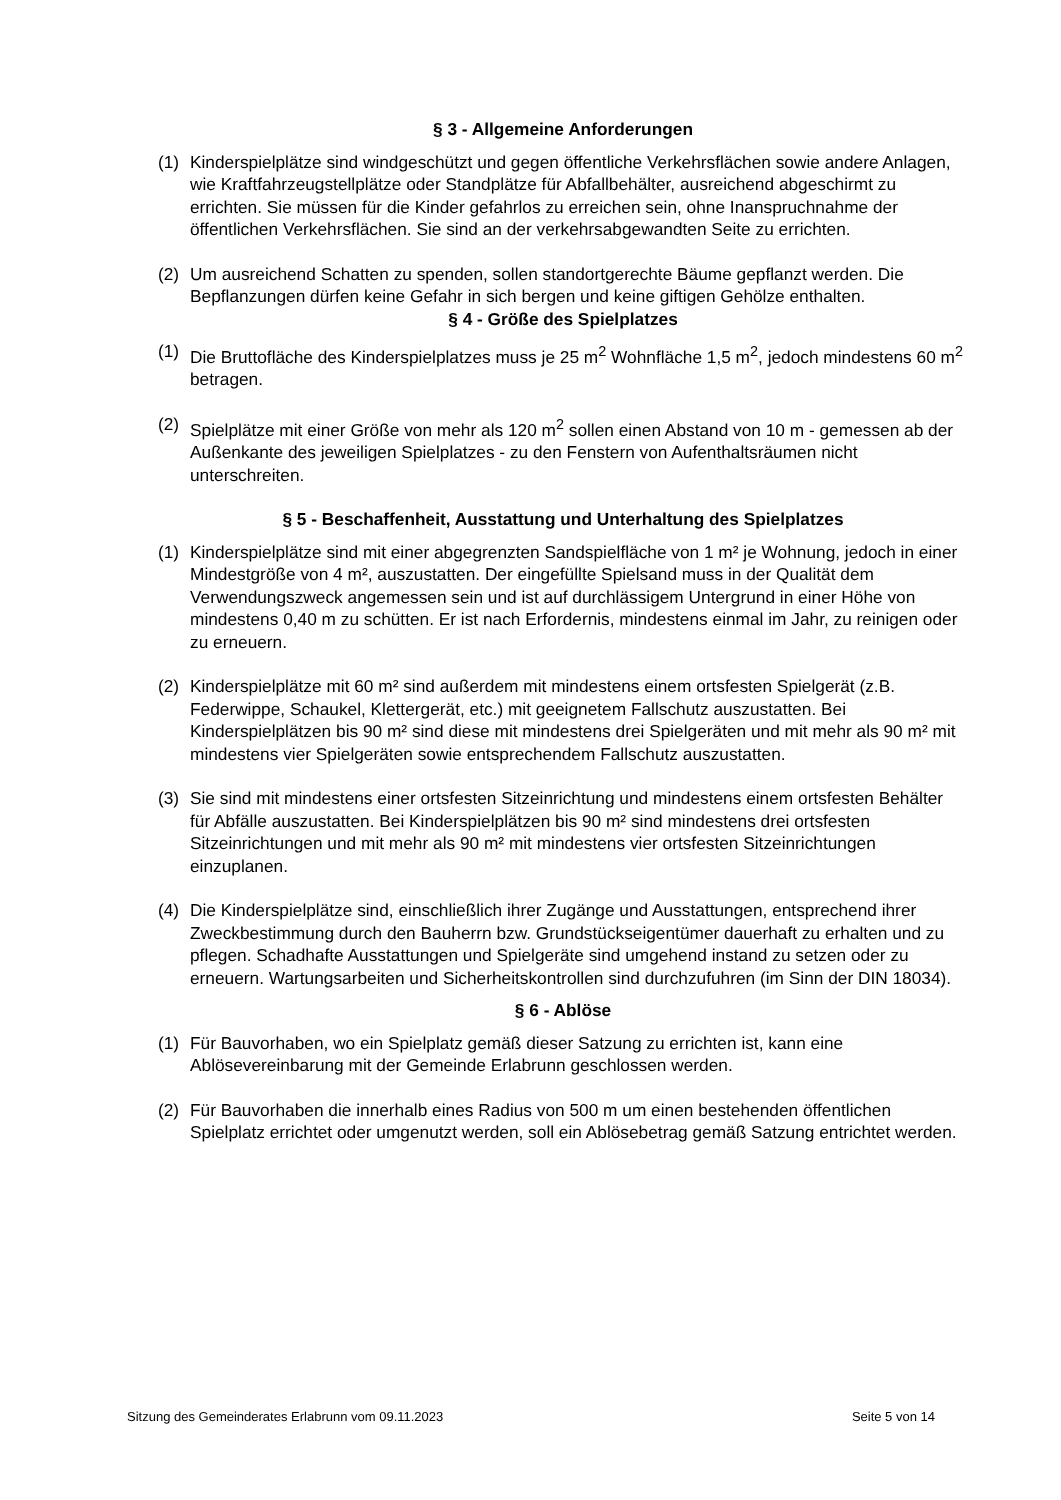§ 3 - Allgemeine Anforderungen
(1) Kinderspielplätze sind windgeschützt und gegen öffentliche Verkehrsflächen sowie andere Anlagen, wie Kraftfahrzeugstellplätze oder Standplätze für Abfallbehälter, ausreichend abgeschirmt zu errichten. Sie müssen für die Kinder gefahrlos zu erreichen sein, ohne Inanspruchnahme der öffentlichen Verkehrsflächen. Sie sind an der verkehrsabgewandten Seite zu errichten.
(2) Um ausreichend Schatten zu spenden, sollen standortgerechte Bäume gepflanzt werden. Die Bepflanzungen dürfen keine Gefahr in sich bergen und keine giftigen Gehölze enthalten.
§ 4 - Größe des Spielplatzes
(1) Die Bruttofläche des Kinderspielplatzes muss je 25 m<sup>2</sup> Wohnfläche 1,5 m<sup>2</sup>, jedoch mindestens 60 m<sup>2</sup> betragen.
(2) Spielplätze mit einer Größe von mehr als 120 m<sup>2</sup> sollen einen Abstand von 10 m - gemessen ab der Außenkante des jeweiligen Spielplatzes - zu den Fenstern von Aufenthaltsräumen nicht unterschreiten.
§ 5 - Beschaffenheit, Ausstattung und Unterhaltung des Spielplatzes
(1) Kinderspielplätze sind mit einer abgegrenzten Sandspielfläche von 1 m² je Wohnung, jedoch in einer Mindestgröße von 4 m², auszustatten. Der eingefüllte Spielsand muss in der Qualität dem Verwendungszweck angemessen sein und ist auf durchlässigem Untergrund in einer Höhe von mindestens 0,40 m zu schütten. Er ist nach Erfordernis, mindestens einmal im Jahr, zu reinigen oder zu erneuern.
(2) Kinderspielplätze mit 60 m² sind außerdem mit mindestens einem ortsfesten Spielgerät (z.B. Federwippe, Schaukel, Klettergerät, etc.) mit geeignetem Fallschutz auszustatten. Bei Kinderspielplätzen bis 90 m² sind diese mit mindestens drei Spielgeräten und mit mehr als 90 m² mit mindestens vier Spielgeräten sowie entsprechendem Fallschutz auszustatten.
(3) Sie sind mit mindestens einer ortsfesten Sitzeinrichtung und mindestens einem ortsfesten Behälter für Abfälle auszustatten. Bei Kinderspielplätzen bis 90 m² sind mindestens drei ortsfesten Sitzeinrichtungen und mit mehr als 90 m² mit mindestens vier ortsfesten Sitzeinrichtungen einzuplanen.
(4) Die Kinderspielplätze sind, einschließlich ihrer Zugänge und Ausstattungen, entsprechend ihrer Zweckbestimmung durch den Bauherrn bzw. Grundstückseigentümer dauerhaft zu erhalten und zu pflegen. Schadhafte Ausstattungen und Spielgeräte sind umgehend instand zu setzen oder zu erneuern. Wartungsarbeiten und Sicherheitskontrollen sind durchzufuhren (im Sinn der DIN 18034).
§ 6 - Ablöse
(1) Für Bauvorhaben, wo ein Spielplatz gemäß dieser Satzung zu errichten ist, kann eine Ablösevereinbarung mit der Gemeinde Erlabrunn geschlossen werden.
(2) Für Bauvorhaben die innerhalb eines Radius von 500 m um einen bestehenden öffentlichen Spielplatz errichtet oder umgenutzt werden, soll ein Ablösebetrag gemäß Satzung entrichtet werden.
Sitzung des Gemeinderates Erlabrunn vom 09.11.2023 Seite 5 von 14